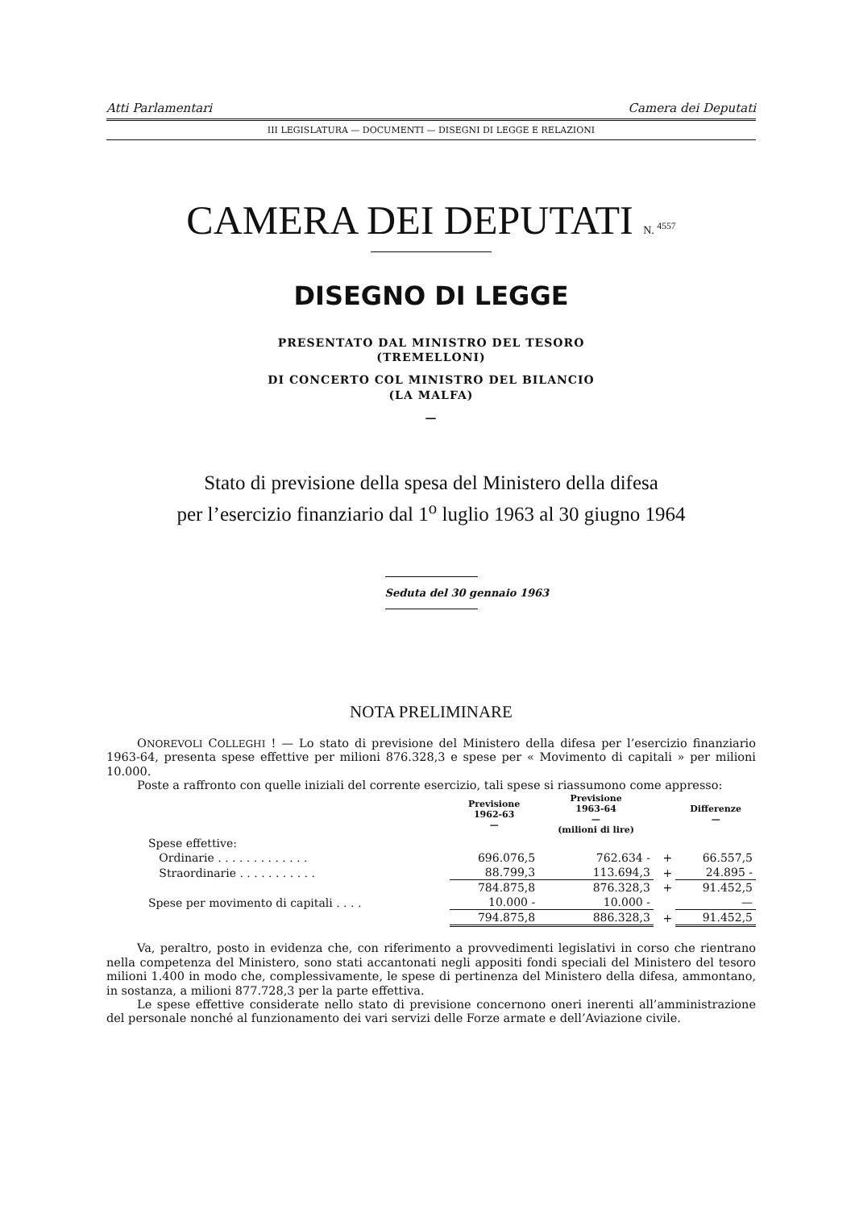Atti Parlamentari Camera dei Deputati
III LEGISLATURA — DOCUMENTI — DISEGNI DI LEGGE E RELAZIONI
CAMERA DEI DEPUTATI N. <sup>4557</sup>
DISEGNO DI LEGGE
PRESENTATO DAL MINISTRO DEL TESORO
(TREMELLONI)
DI CONCERTO COL MINISTRO DEL BILANCIO
(LA MALFA)
—
Stato di previsione della spesa del Ministero della difesa
per l’esercizio finanziario dal 1<sup>o</sup> luglio 1963 al 30 giugno 1964
Seduta del 30 gennaio 1963
NOTA PRELIMINARE
ONOREVOLI COLLEGHI ! — Lo stato di previsione del Ministero della difesa per l’esercizio finanziario 1963-64, presenta spese effettive per milioni 876.328,3 e spese per « Movimento di capitali » per milioni 10.000.
Poste a raffronto con quelle iniziali del corrente esercizio, tali spese si riassumono come appresso:
| | Previsione 1962-63 — | Previsione 1963-64 — (milioni di lire) | | Differenze — |
| --- | --- | --- | --- | --- |
| Spese effettive: | | | | |
| Ordinarie . . . . . . . . . . . . . | 696.076,5 | 762.634 - | + | 66.557,5 |
| Straordinarie . . . . . . . . . . . | 88.799,3 | 113.694,3 | + | 24.895 - |
| | 784.875,8 | 876.328,3 | + | 91.452,5 |
| Spese per movimento di capitali . . . . | 10.000 - | 10.000 - | | — |
| | 794.875,8 | 886.328,3 | + | 91.452,5 |
Va, peraltro, posto in evidenza che, con riferimento a provvedimenti legislativi in corso che rientrano nella competenza del Ministero, sono stati accantonati negli appositi fondi speciali del Ministero del tesoro milioni 1.400 in modo che, complessivamente, le spese di pertinenza del Ministero della difesa, ammontano, in sostanza, a milioni 877.728,3 per la parte effettiva.
Le spese effettive considerate nello stato di previsione concernono oneri inerenti all’amministrazione del personale nonché al funzionamento dei vari servizi delle Forze armate e dell’Aviazione civile.